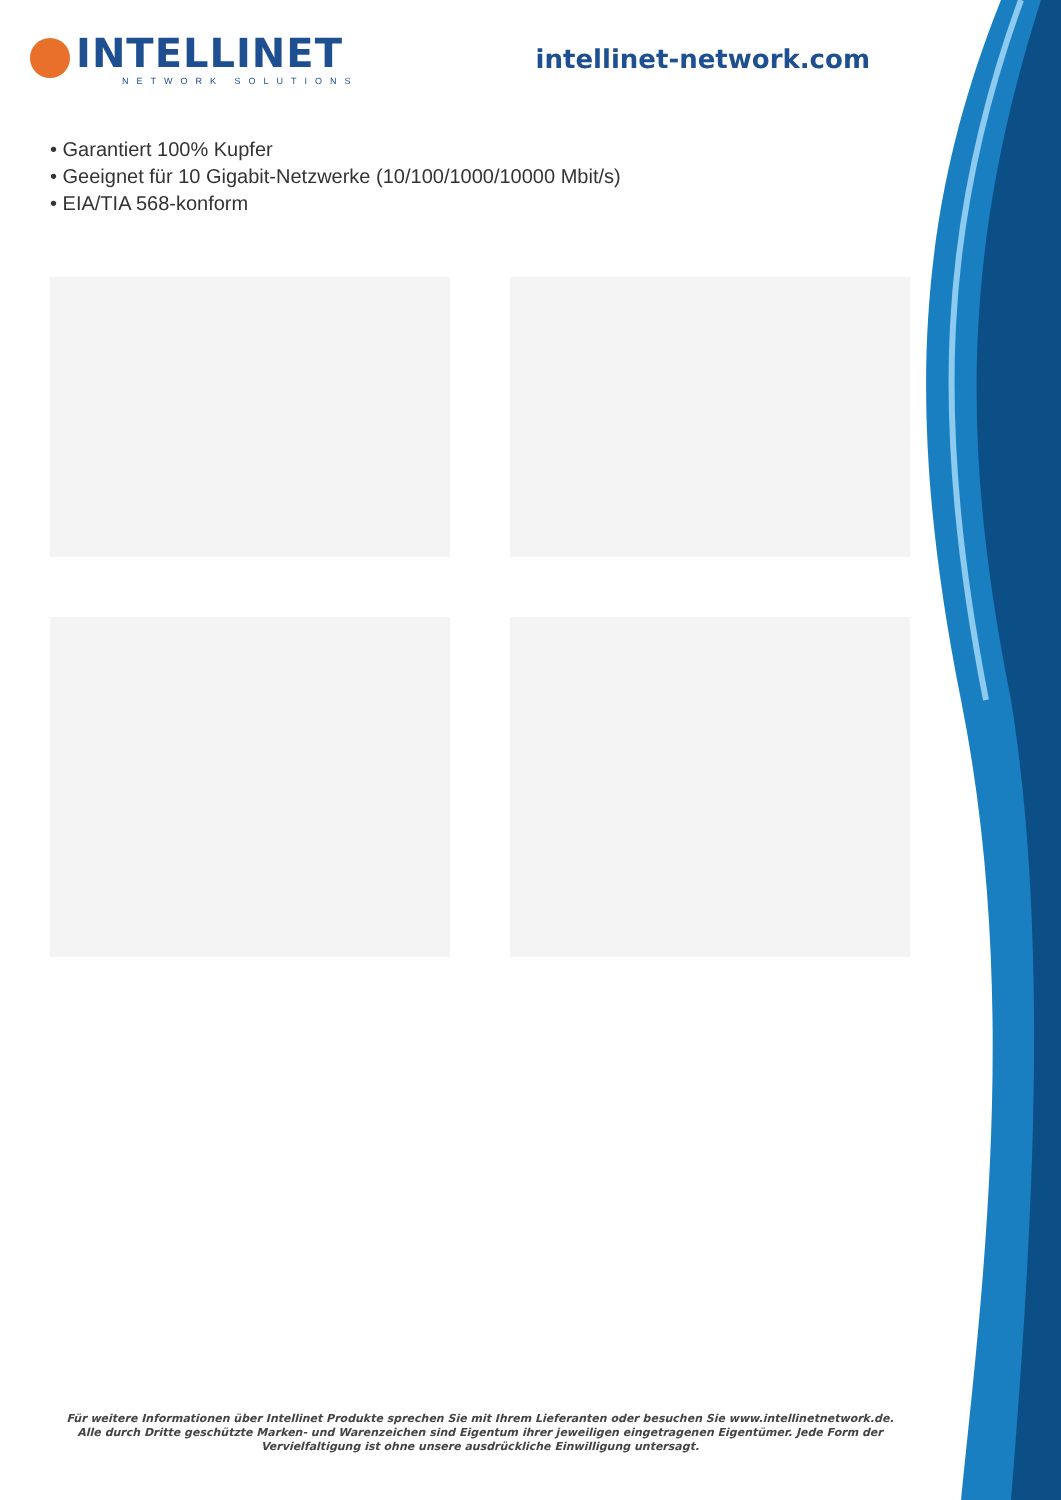INTELLINET
NETWORK SOLUTIONS
intellinet-network.com
• Garantiert 100% Kupfer
• Geeignet für 10 Gigabit-Netzwerke (10/100/1000/10000 Mbit/s)
• EIA/TIA 568-konform
Für weitere Informationen über Intellinet Produkte sprechen Sie mit Ihrem Lieferanten oder besuchen Sie www.intellinetnetwork.de.
Alle durch Dritte geschützte Marken- und Warenzeichen sind Eigentum ihrer jeweiligen eingetragenen Eigentümer. Jede Form der Vervielfaltigung ist ohne unsere ausdrückliche Einwilligung untersagt.